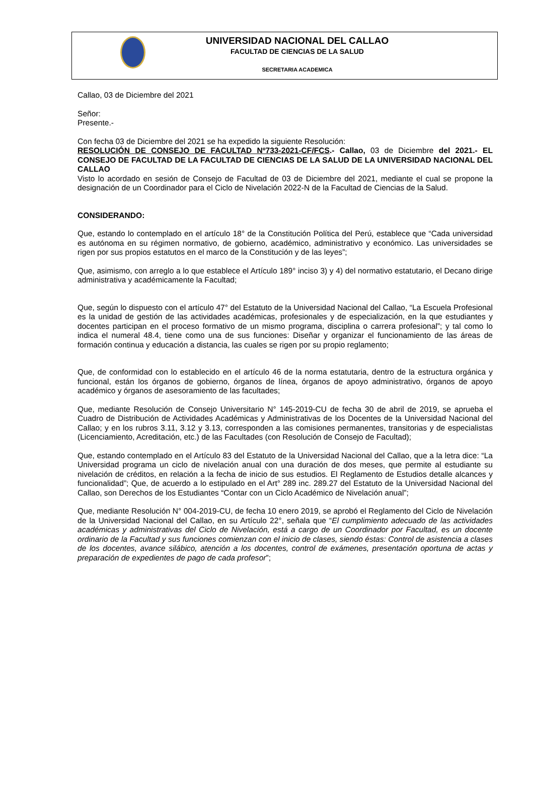UNIVERSIDAD NACIONAL DEL CALLAO
FACULTAD DE CIENCIAS DE LA SALUD
SECRETARIA ACADEMICA
Callao, 03 de Diciembre del 2021
Señor:
Presente.-
Con fecha 03 de Diciembre del 2021 se ha expedido la siguiente Resolución:
RESOLUCIÓN DE CONSEJO DE FACULTAD Nº733-2021-CF/FCS.- Callao, 03 de Diciembre del 2021.- EL CONSEJO DE FACULTAD DE LA FACULTAD DE CIENCIAS DE LA SALUD DE LA UNIVERSIDAD NACIONAL DEL CALLAO
Visto lo acordado en sesión de Consejo de Facultad de 03 de Diciembre del 2021, mediante el cual se propone la designación de un Coordinador para el Ciclo de Nivelación 2022-N de la Facultad de Ciencias de la Salud.
CONSIDERANDO:
Que, estando lo contemplado en el artículo 18° de la Constitución Política del Perú, establece que “Cada universidad es autónoma en su régimen normativo, de gobierno, académico, administrativo y económico. Las universidades se rigen por sus propios estatutos en el marco de la Constitución y de las leyes”;
Que, asimismo, con arreglo a lo que establece el Artículo 189° inciso 3) y 4) del normativo estatutario, el Decano dirige administrativa y académicamente la Facultad;
Que, según lo dispuesto con el artículo 47° del Estatuto de la Universidad Nacional del Callao, “La Escuela Profesional es la unidad de gestión de las actividades académicas, profesionales y de especialización, en la que estudiantes y docentes participan en el proceso formativo de un mismo programa, disciplina o carrera profesional”; y tal como lo indica el numeral 48.4, tiene como una de sus funciones: Diseñar y organizar el funcionamiento de las áreas de formación continua y educación a distancia, las cuales se rigen por su propio reglamento;
Que, de conformidad con lo establecido en el artículo 46 de la norma estatutaria, dentro de la estructura orgánica y funcional, están los órganos de gobierno, órganos de línea, órganos de apoyo administrativo, órganos de apoyo académico y órganos de asesoramiento de las facultades;
Que, mediante Resolución de Consejo Universitario N° 145-2019-CU de fecha 30 de abril de 2019, se aprueba el Cuadro de Distribución de Actividades Académicas y Administrativas de los Docentes de la Universidad Nacional del Callao; y en los rubros 3.11, 3.12 y 3.13, corresponden a las comisiones permanentes, transitorias y de especialistas (Licenciamiento, Acreditación, etc.) de las Facultades (con Resolución de Consejo de Facultad);
Que, estando contemplado en el Artículo 83 del Estatuto de la Universidad Nacional del Callao, que a la letra dice: “La Universidad programa un ciclo de nivelación anual con una duración de dos meses, que permite al estudiante su nivelación de créditos, en relación a la fecha de inicio de sus estudios. El Reglamento de Estudios detalle alcances y funcionalidad”; Que, de acuerdo a lo estipulado en el Art° 289 inc. 289.27 del Estatuto de la Universidad Nacional del Callao, son Derechos de los Estudiantes “Contar con un Ciclo Académico de Nivelación anual”;
Que, mediante Resolución N° 004-2019-CU, de fecha 10 enero 2019, se aprobó el Reglamento del Ciclo de Nivelación de la Universidad Nacional del Callao, en su Artículo 22°, señala que “El cumplimiento adecuado de las actividades académicas y administrativas del Ciclo de Nivelación, está a cargo de un Coordinador por Facultad, es un docente ordinario de la Facultad y sus funciones comienzan con el inicio de clases, siendo éstas: Control de asistencia a clases de los docentes, avance silábico, atención a los docentes, control de exámenes, presentación oportuna de actas y preparación de expedientes de pago de cada profesor”;